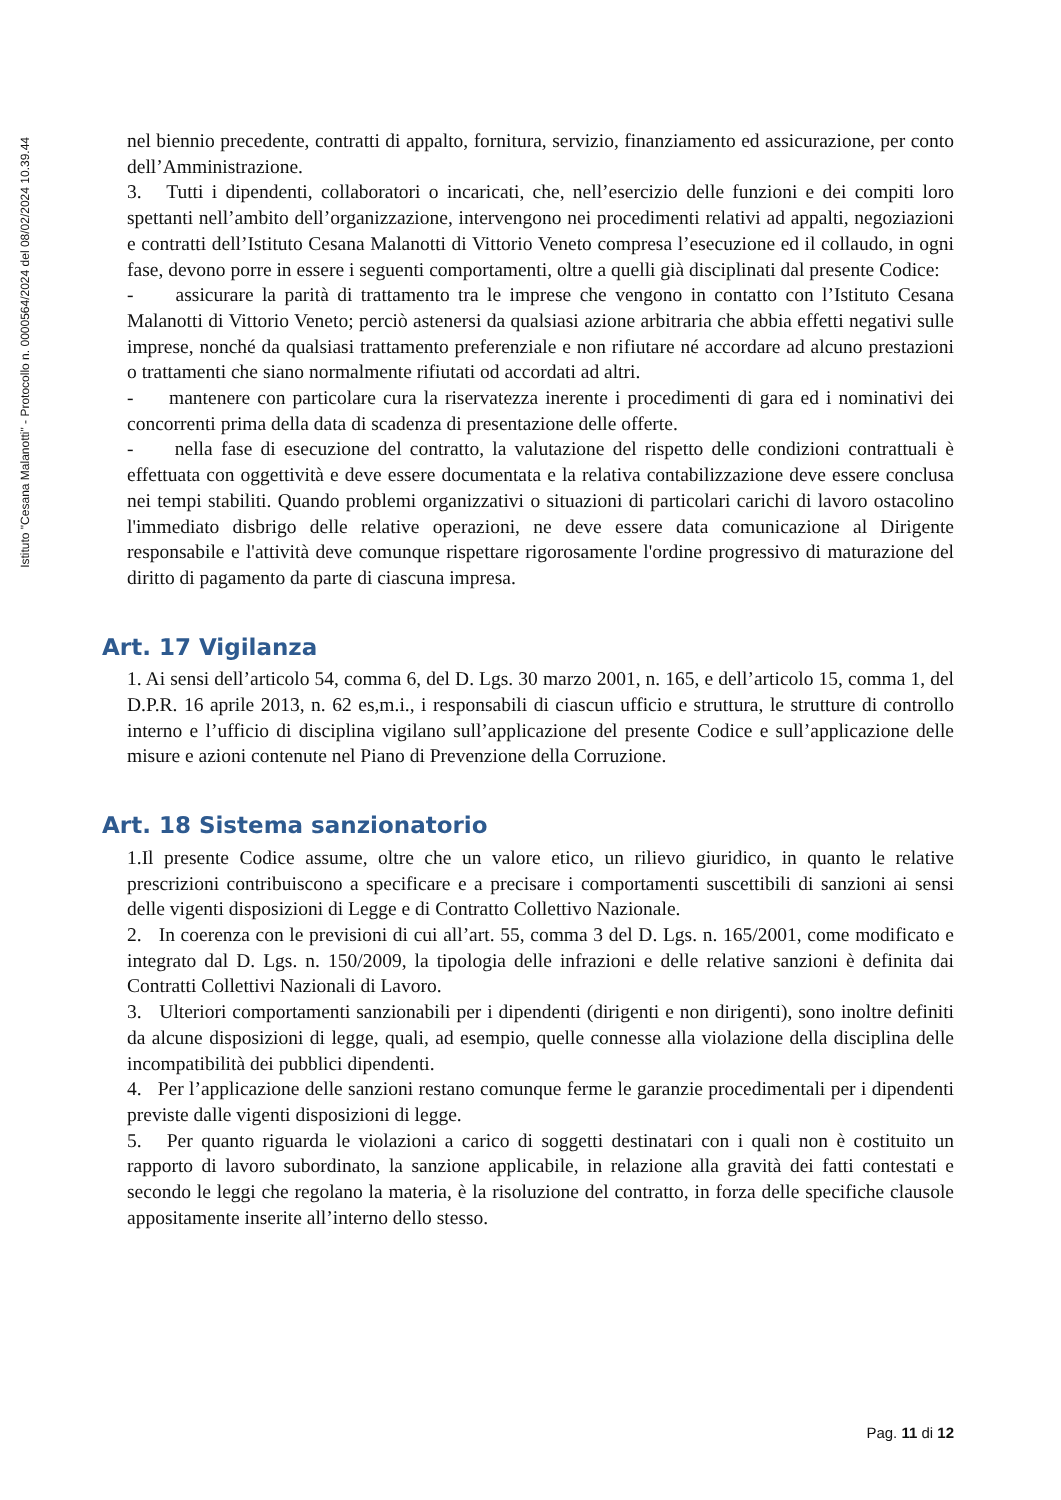Istituto "Cesana Malanotti" - Protocollo n. 0000564/2024 del 08/02/2024 10.39.44
nel biennio precedente, contratti di appalto, fornitura, servizio, finanziamento ed assicurazione, per conto dell’Amministrazione.
3. Tutti i dipendenti, collaboratori o incaricati, che, nell’esercizio delle funzioni e dei compiti loro spettanti nell’ambito dell’organizzazione, intervengono nei procedimenti relativi ad appalti, negoziazioni e contratti dell’Istituto Cesana Malanotti di Vittorio Veneto compresa l’esecuzione ed il collaudo, in ogni fase, devono porre in essere i seguenti comportamenti, oltre a quelli già disciplinati dal presente Codice:
- assicurare la parità di trattamento tra le imprese che vengono in contatto con l’Istituto Cesana Malanotti di Vittorio Veneto; perciò astenersi da qualsiasi azione arbitraria che abbia effetti negativi sulle imprese, nonché da qualsiasi trattamento preferenziale e non rifiutare né accordare ad alcuno prestazioni o trattamenti che siano normalmente rifiutati od accordati ad altri.
- mantenere con particolare cura la riservatezza inerente i procedimenti di gara ed i nominativi dei concorrenti prima della data di scadenza di presentazione delle offerte.
- nella fase di esecuzione del contratto, la valutazione del rispetto delle condizioni contrattuali è effettuata con oggettività e deve essere documentata e la relativa contabilizzazione deve essere conclusa nei tempi stabiliti. Quando problemi organizzativi o situazioni di particolari carichi di lavoro ostacolino l'immediato disbrigo delle relative operazioni, ne deve essere data comunicazione al Dirigente responsabile e l'attività deve comunque rispettare rigorosamente l'ordine progressivo di maturazione del diritto di pagamento da parte di ciascuna impresa.
Art. 17 Vigilanza
1. Ai sensi dell’articolo 54, comma 6, del D. Lgs. 30 marzo 2001, n. 165, e dell’articolo 15, comma 1, del D.P.R. 16 aprile 2013, n. 62 es,m.i., i responsabili di ciascun ufficio e struttura, le strutture di controllo interno e l’ufficio di disciplina vigilano sull’applicazione del presente Codice e sull’applicazione delle misure e azioni contenute nel Piano di Prevenzione della Corruzione.
Art. 18 Sistema sanzionatorio
1.Il presente Codice assume, oltre che un valore etico, un rilievo giuridico, in quanto le relative prescrizioni contribuiscono a specificare e a precisare i comportamenti suscettibili di sanzioni ai sensi delle vigenti disposizioni di Legge e di Contratto Collettivo Nazionale.
2. In coerenza con le previsioni di cui all’art. 55, comma 3 del D. Lgs. n. 165/2001, come modificato e integrato dal D. Lgs. n. 150/2009, la tipologia delle infrazioni e delle relative sanzioni è definita dai Contratti Collettivi Nazionali di Lavoro.
3. Ulteriori comportamenti sanzionabili per i dipendenti (dirigenti e non dirigenti), sono inoltre definiti da alcune disposizioni di legge, quali, ad esempio, quelle connesse alla violazione della disciplina delle incompatibilità dei pubblici dipendenti.
4. Per l’applicazione delle sanzioni restano comunque ferme le garanzie procedimentali per i dipendenti previste dalle vigenti disposizioni di legge.
5. Per quanto riguarda le violazioni a carico di soggetti destinatari con i quali non è costituito un rapporto di lavoro subordinato, la sanzione applicabile, in relazione alla gravità dei fatti contestati e secondo le leggi che regolano la materia, è la risoluzione del contratto, in forza delle specifiche clausole appositamente inserite all’interno dello stesso.
Pag. 11 di 12